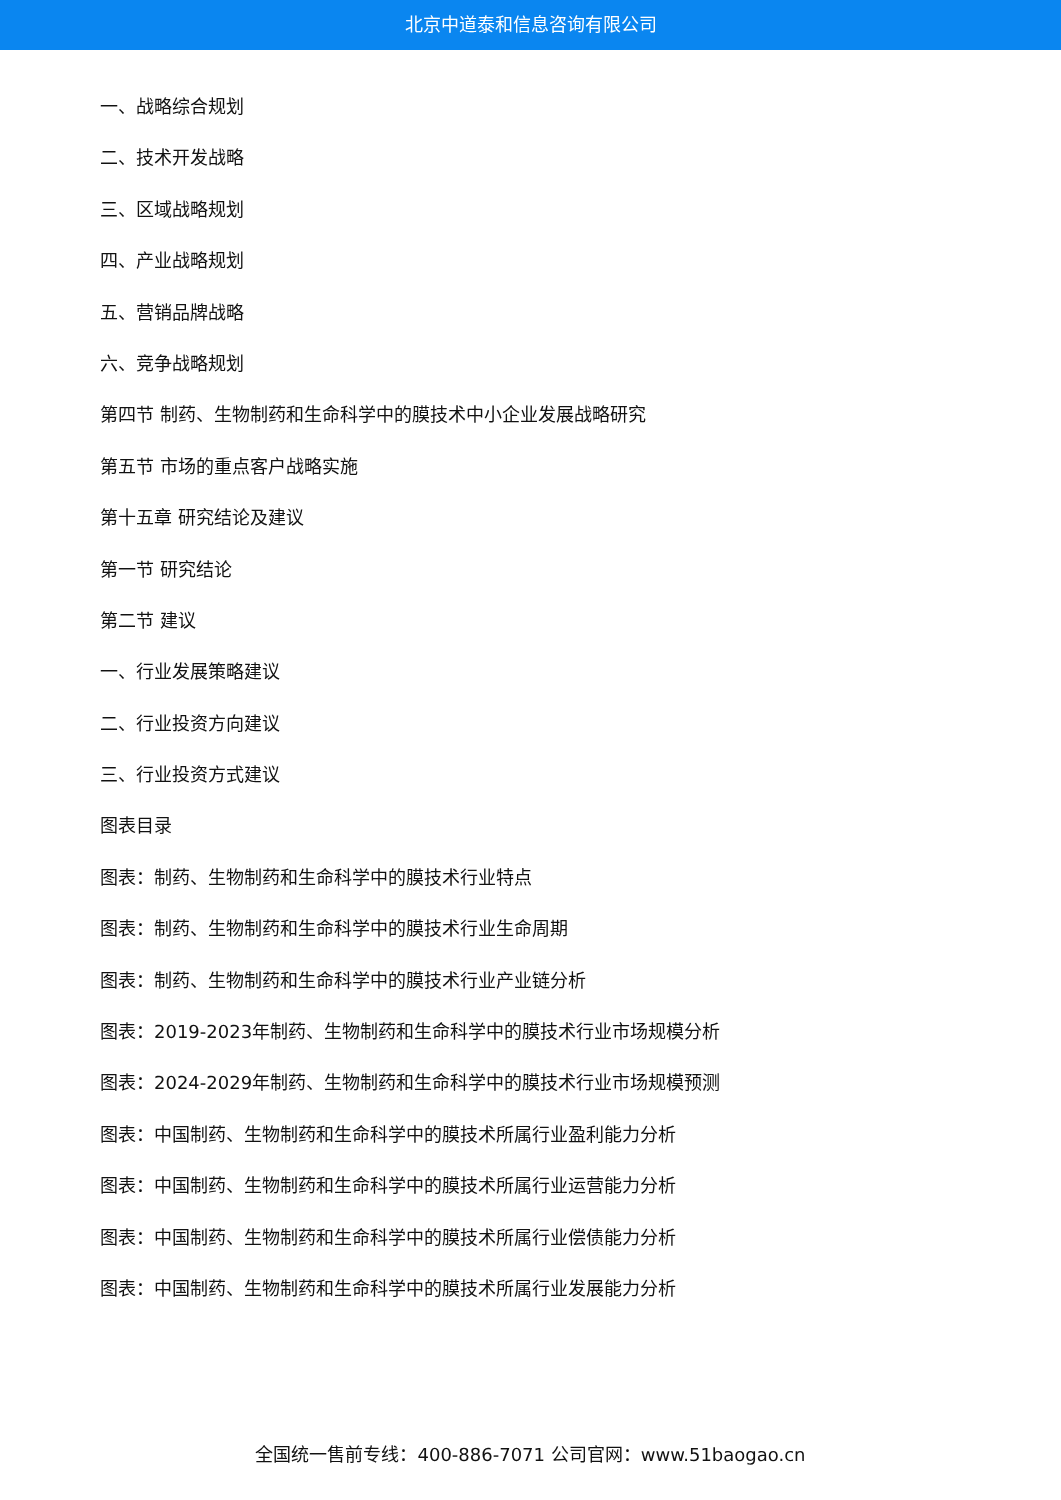北京中道泰和信息咨询有限公司
一、战略综合规划
二、技术开发战略
三、区域战略规划
四、产业战略规划
五、营销品牌战略
六、竞争战略规划
第四节 制药、生物制药和生命科学中的膜技术中小企业发展战略研究
第五节 市场的重点客户战略实施
第十五章 研究结论及建议
第一节 研究结论
第二节 建议
一、行业发展策略建议
二、行业投资方向建议
三、行业投资方式建议
图表目录
图表：制药、生物制药和生命科学中的膜技术行业特点
图表：制药、生物制药和生命科学中的膜技术行业生命周期
图表：制药、生物制药和生命科学中的膜技术行业产业链分析
图表：2019-2023年制药、生物制药和生命科学中的膜技术行业市场规模分析
图表：2024-2029年制药、生物制药和生命科学中的膜技术行业市场规模预测
图表：中国制药、生物制药和生命科学中的膜技术所属行业盈利能力分析
图表：中国制药、生物制药和生命科学中的膜技术所属行业运营能力分析
图表：中国制药、生物制药和生命科学中的膜技术所属行业偿债能力分析
图表：中国制药、生物制药和生命科学中的膜技术所属行业发展能力分析
全国统一售前专线：400-886-7071 公司官网：www.51baogao.cn